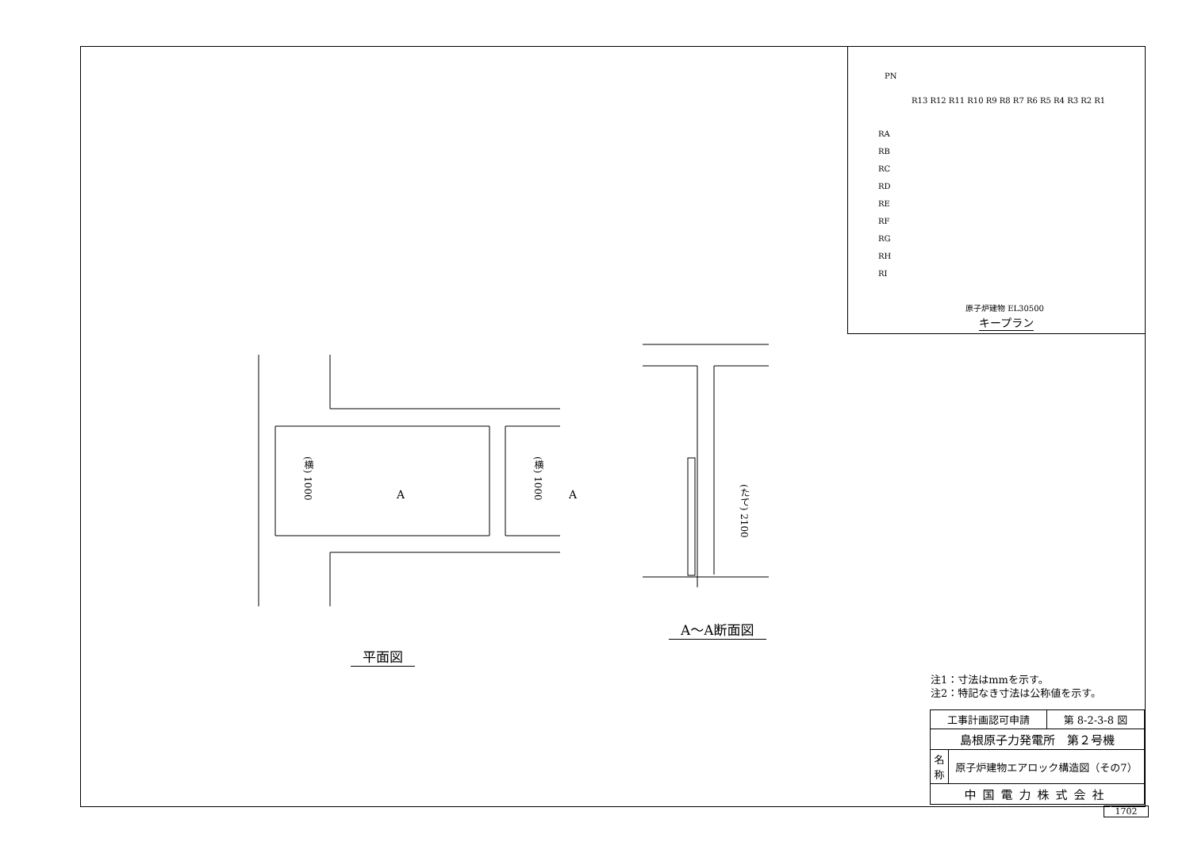PN
R13 R12 R11 R10 R9 R8 R7 R6 R5 R4 R3 R2 R1
RA
RB
RC
RD
RE
RF
RG
RH
RI
原子炉建物 EL30500
キープラン
(横) 1000
(横) 1000
A A
(たて) 2100
A～A断面図
平面図
注1：寸法はmmを示す。
注2：特記なき寸法は公称値を示す。
| 工事計画認可申請 | | 第 8-2-3-8 図 |
| 島根原子力発電所 第２号機 | | |
| 名 称 | 原子炉建物エアロック構造図（その7） | |
| 中国電力株式会社 | | |
1702